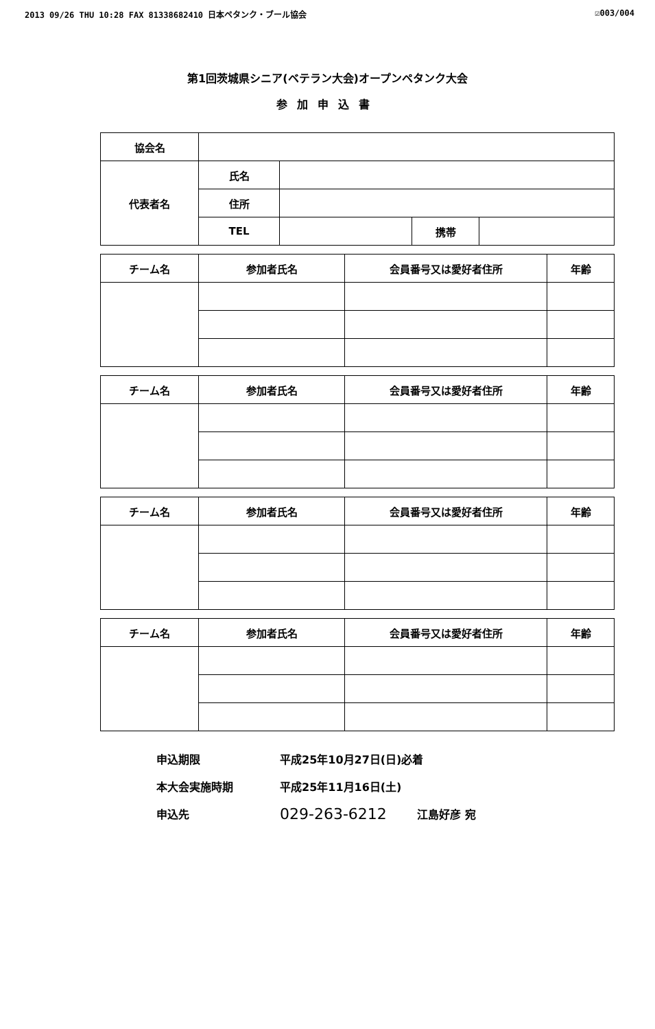2013 09/26 THU 10:28 FAX 81338682410 日本ペタンク・ブール協会 ☑003/004
第1回茨城県シニア(ベテラン大会)オープンペタンク大会
参加申込書
| 協会名 | | | | |
| 代表者名 | 氏名 | | | |
| | 住所 | | | |
| | TEL | | 携帯 | |
| チーム名 | 参加者氏名 | 会員番号又は愛好者住所 | 年齢 |
| --- | --- | --- | --- |
| チーム名 | 参加者氏名 | 会員番号又は愛好者住所 | 年齢 |
| --- | --- | --- | --- |
| チーム名 | 参加者氏名 | 会員番号又は愛好者住所 | 年齢 |
| --- | --- | --- | --- |
| チーム名 | 参加者氏名 | 会員番号又は愛好者住所 | 年齢 |
| --- | --- | --- | --- |
申込期限 平成25年10月27日(日)必着
本大会実施時期 平成25年11月16日(土)
申込先 029-263-6212 江島好彦 宛